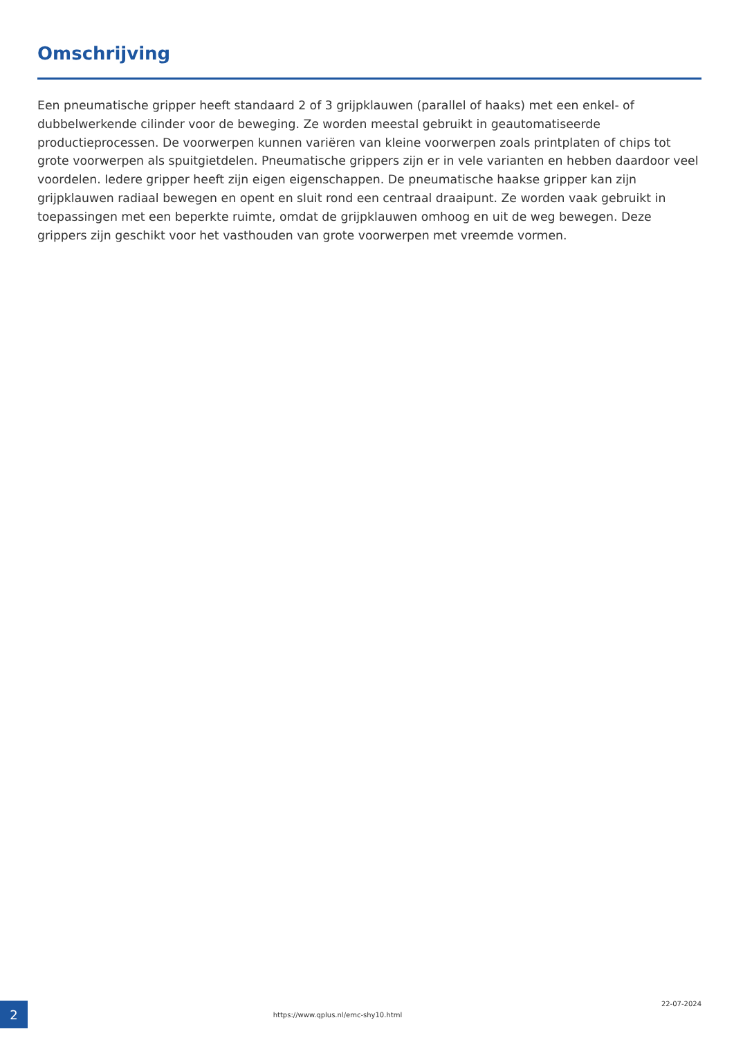Omschrijving
Een pneumatische gripper heeft standaard 2 of 3 grijpklauwen (parallel of haaks) met een enkel- of dubbelwerkende cilinder voor de beweging. Ze worden meestal gebruikt in geautomatiseerde productieprocessen. De voorwerpen kunnen variëren van kleine voorwerpen zoals printplaten of chips tot grote voorwerpen als spuitgietdelen. Pneumatische grippers zijn er in vele varianten en hebben daardoor veel voordelen. Iedere gripper heeft zijn eigen eigenschappen. De pneumatische haakse gripper kan zijn grijpklauwen radiaal bewegen en opent en sluit rond een centraal draaipunt. Ze worden vaak gebruikt in toepassingen met een beperkte ruimte, omdat de grijpklauwen omhoog en uit de weg bewegen. Deze grippers zijn geschikt voor het vasthouden van grote voorwerpen met vreemde vormen.
2
https://www.qplus.nl/emc-shy10.html
22-07-2024